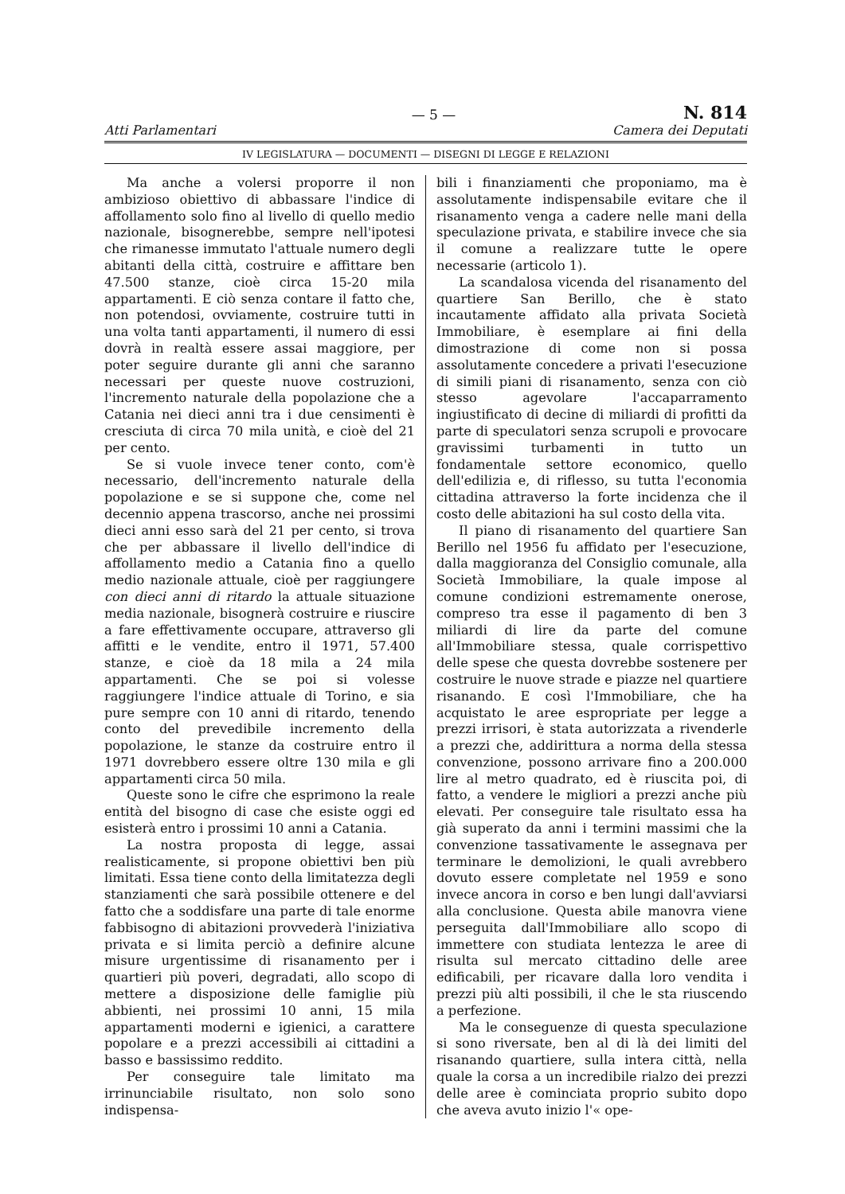— 5 — N. 814
Atti Parlamentari Camera dei Deputati
IV LEGISLATURA — DOCUMENTI — DISEGNI DI LEGGE E RELAZIONI
Ma anche a volersi proporre il non ambizioso obiettivo di abbassare l'indice di affollamento solo fino al livello di quello medio nazionale, bisognerebbe, sempre nell'ipotesi che rimanesse immutato l'attuale numero degli abitanti della città, costruire e affittare ben 47.500 stanze, cioè circa 15-20 mila appartamenti. E ciò senza contare il fatto che, non potendosi, ovviamente, costruire tutti in una volta tanti appartamenti, il numero di essi dovrà in realtà essere assai maggiore, per poter seguire durante gli anni che saranno necessari per queste nuove costruzioni, l'incremento naturale della popolazione che a Catania nei dieci anni tra i due censimenti è cresciuta di circa 70 mila unità, e cioè del 21 per cento.
Se si vuole invece tener conto, com'è necessario, dell'incremento naturale della popolazione e se si suppone che, come nel decennio appena trascorso, anche nei prossimi dieci anni esso sarà del 21 per cento, si trova che per abbassare il livello dell'indice di affollamento medio a Catania fino a quello medio nazionale attuale, cioè per raggiungere con dieci anni di ritardo la attuale situazione media nazionale, bisognerà costruire e riuscire a fare effettivamente occupare, attraverso gli affitti e le vendite, entro il 1971, 57.400 stanze, e cioè da 18 mila a 24 mila appartamenti. Che se poi si volesse raggiungere l'indice attuale di Torino, e sia pure sempre con 10 anni di ritardo, tenendo conto del prevedibile incremento della popolazione, le stanze da costruire entro il 1971 dovrebbero essere oltre 130 mila e gli appartamenti circa 50 mila.
Queste sono le cifre che esprimono la reale entità del bisogno di case che esiste oggi ed esisterà entro i prossimi 10 anni a Catania.
La nostra proposta di legge, assai realisticamente, si propone obiettivi ben più limitati. Essa tiene conto della limitatezza degli stanziamenti che sarà possibile ottenere e del fatto che a soddisfare una parte di tale enorme fabbisogno di abitazioni provvederà l'iniziativa privata e si limita perciò a definire alcune misure urgentissime di risanamento per i quartieri più poveri, degradati, allo scopo di mettere a disposizione delle famiglie più abbienti, nei prossimi 10 anni, 15 mila appartamenti moderni e igienici, a carattere popolare e a prezzi accessibili ai cittadini a basso e bassissimo reddito.
Per conseguire tale limitato ma irrinunciabile risultato, non solo sono indispensa-
bili i finanziamenti che proponiamo, ma è assolutamente indispensabile evitare che il risanamento venga a cadere nelle mani della speculazione privata, e stabilire invece che sia il comune a realizzare tutte le opere necessarie (articolo 1).
La scandalosa vicenda del risanamento del quartiere San Berillo, che è stato incautamente affidato alla privata Società Immobiliare, è esemplare ai fini della dimostrazione di come non si possa assolutamente concedere a privati l'esecuzione di simili piani di risanamento, senza con ciò stesso agevolare l'accaparramento ingiustificato di decine di miliardi di profitti da parte di speculatori senza scrupoli e provocare gravissimi turbamenti in tutto un fondamentale settore economico, quello dell'edilizia e, di riflesso, su tutta l'economia cittadina attraverso la forte incidenza che il costo delle abitazioni ha sul costo della vita.
Il piano di risanamento del quartiere San Berillo nel 1956 fu affidato per l'esecuzione, dalla maggioranza del Consiglio comunale, alla Società Immobiliare, la quale impose al comune condizioni estremamente onerose, compreso tra esse il pagamento di ben 3 miliardi di lire da parte del comune all'Immobiliare stessa, quale corrispettivo delle spese che questa dovrebbe sostenere per costruire le nuove strade e piazze nel quartiere risanando. E così l'Immobiliare, che ha acquistato le aree espropriate per legge a prezzi irrisori, è stata autorizzata a rivenderle a prezzi che, addirittura a norma della stessa convenzione, possono arrivare fino a 200.000 lire al metro quadrato, ed è riuscita poi, di fatto, a vendere le migliori a prezzi anche più elevati. Per conseguire tale risultato essa ha già superato da anni i termini massimi che la convenzione tassativamente le assegnava per terminare le demolizioni, le quali avrebbero dovuto essere completate nel 1959 e sono invece ancora in corso e ben lungi dall'avviarsi alla conclusione. Questa abile manovra viene perseguita dall'Immobiliare allo scopo di immettere con studiata lentezza le aree di risulta sul mercato cittadino delle aree edificabili, per ricavare dalla loro vendita i prezzi più alti possibili, il che le sta riuscendo a perfezione.
Ma le conseguenze di questa speculazione si sono riversate, ben al di là dei limiti del risanando quartiere, sulla intera città, nella quale la corsa a un incredibile rialzo dei prezzi delle aree è cominciata proprio subito dopo che aveva avuto inizio l'« ope-